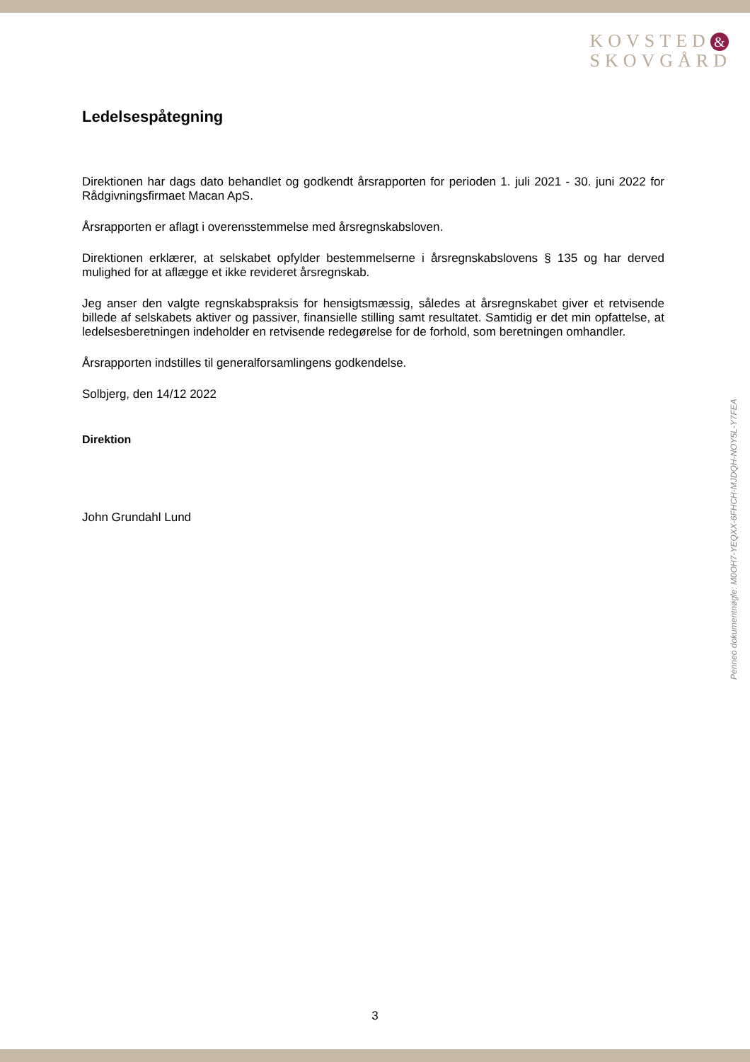KOVSTED &
SKOVGÅRD
Ledelsespåtegning
Direktionen har dags dato behandlet og godkendt årsrapporten for perioden 1. juli 2021 - 30. juni 2022 for Rådgivningsfirmaet Macan ApS.
Årsrapporten er aflagt i overensstemmelse med årsregnskabsloven.
Direktionen erklærer, at selskabet opfylder bestemmelserne i årsregnskabslovens § 135 og har derved mulighed for at aflægge et ikke revideret årsregnskab.
Jeg anser den valgte regnskabspraksis for hensigtsmæssig, således at årsregnskabet giver et retvisende billede af selskabets aktiver og passiver, finansielle stilling samt resultatet. Samtidig er det min opfattelse, at ledelsesberetningen indeholder en retvisende redegørelse for de forhold, som beretningen omhandler.
Årsrapporten indstilles til generalforsamlingens godkendelse.
Solbjerg, den 14/12 2022
Direktion
John Grundahl Lund
Penneo dokumentnøgle: M0OH7-YEQXX-6FHCH-MJDQH-NOY5L-Y7FEA
3